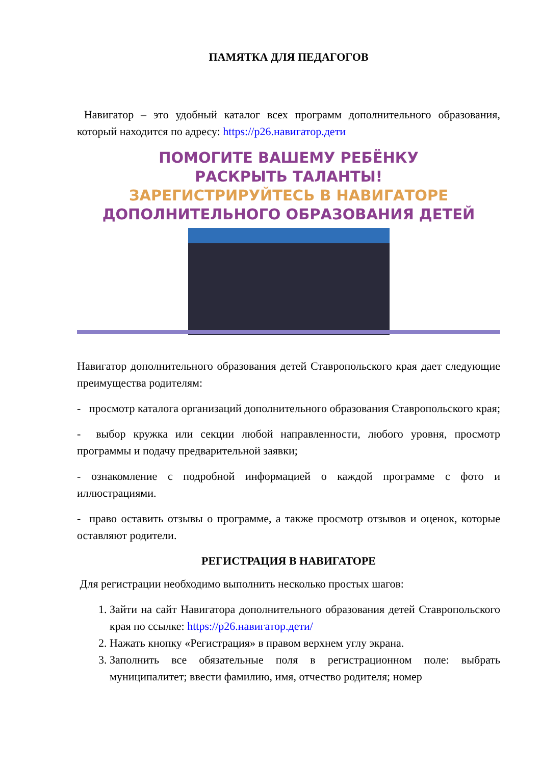ПАМЯТКА ДЛЯ ПЕДАГОГОВ
Навигатор – это удобный каталог всех программ дополнительного образования, который находится по адресу: https://р26.навигатор.дети
ПОМОГИТЕ ВАШЕМУ РЕБЁНКУ
РАСКРЫТЬ ТАЛАНТЫ!
ЗАРЕГИСТРИРУЙТЕСЬ В НАВИГАТОРЕ
ДОПОЛНИТЕЛЬНОГО ОБРАЗОВАНИЯ ДЕТЕЙ
Навигатор дополнительного образования детей Ставропольского края дает следующие преимущества родителям:
- просмотр каталога организаций дополнительного образования Ставропольского края;
- выбор кружка или секции любой направленности, любого уровня, просмотр программы и подачу предварительной заявки;
- ознакомление с подробной информацией о каждой программе с фото и иллюстрациями.
- право оставить отзывы о программе, а также просмотр отзывов и оценок, которые оставляют родители.
РЕГИСТРАЦИЯ В НАВИГАТОРЕ
Для регистрации необходимо выполнить несколько простых шагов:
1. Зайти на сайт Навигатора дополнительного образования детей Ставропольского края по ссылке: https://р26.навигатор.дети/
2. Нажать кнопку «Регистрация» в правом верхнем углу экрана.
3. Заполнить все обязательные поля в регистрационном поле: выбрать муниципалитет; ввести фамилию, имя, отчество родителя; номер